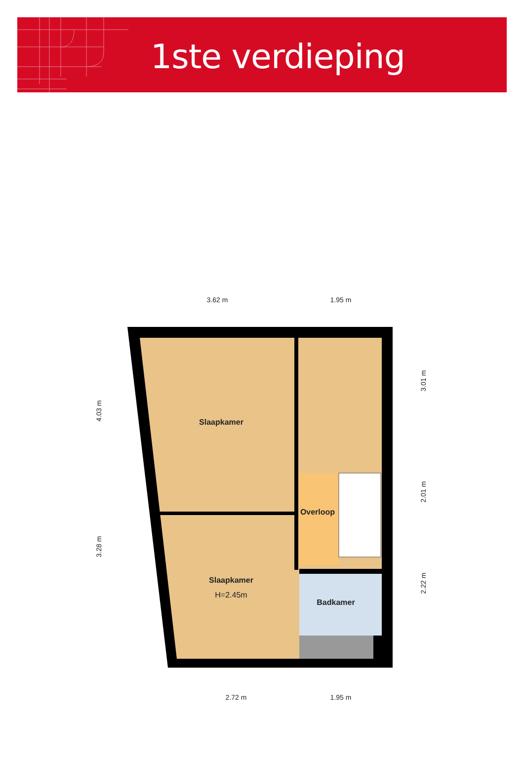1ste verdieping
3.62 m
1.95 m
2.72 m
1.95 m
4.03 m
3.28 m
3.01 m
2.01 m
2.22 m
Slaapkamer
Slaapkamer
Overloop
Badkamer
H=2.45m